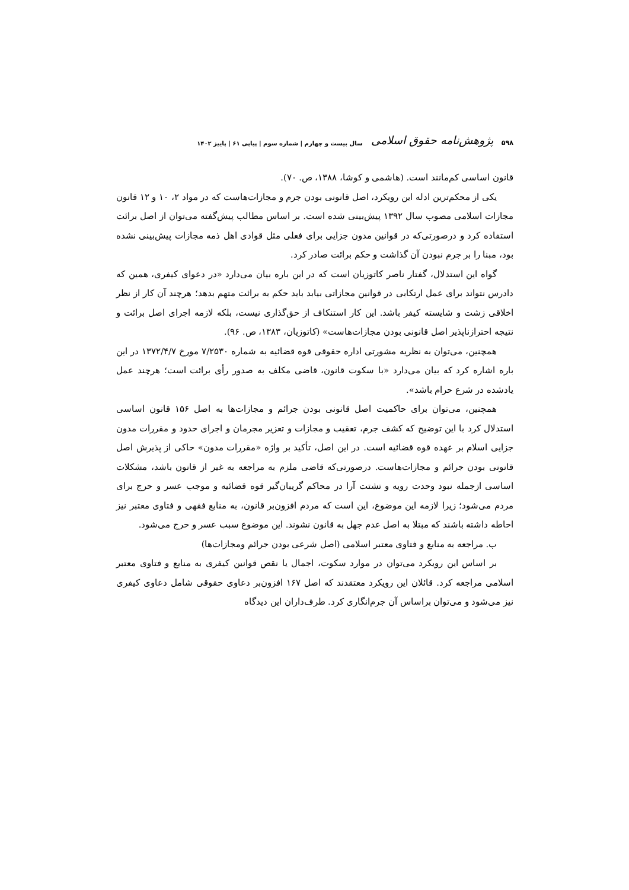۵۹۸ پژوهش‌نامه حقوق اسلامی سال بیست و چهارم | شماره سوم | پیاپی ۶۱ | پاییز ۱۴۰۲
قانون اساسی کم‌مانند است. (هاشمی و کوشا، ۱۳۸۸، ص. ۷۰).
یکی از محکم‌ترین ادله این رویکرد، اصل قانونی بودن جرم و مجازات‌هاست که در مواد ۲، ۱۰ و ۱۲ قانون مجازات اسلامی مصوب سال ۱۳۹۲ پیش‌بینی شده است. بر اساس مطالب پیش‌گفته می‌توان از اصل برائت استفاده کرد و درصورتی‌که در قوانین مدون جزایی برای فعلی مثل قوادی اهل ذمه مجازات پیش‌بینی نشده بود، مبنا را بر جرم نبودن آن گذاشت و حکم برائت صادر کرد.
گواه این استدلال، گفتار ناصر کاتوزیان است که در این باره بیان می‌دارد «در دعوای کیفری، همین که دادرس نتواند برای عمل ارتکابی در قوانین مجازاتی بیابد باید حکم به برائت متهم بدهد؛ هرچند آن کار از نظر اخلاقی زشت و شایسته کیفر باشد. این کار استنکاف از حق‌گذاری نیست، بلکه لازمه اجرای اصل برائت و نتیجه احترازناپذیر اصل قانونی بودن مجازات‌هاست» (کاتوزیان، ۱۳۸۳، ص. ۹۶).
همچنین، می‌توان به نظریه مشورتی اداره حقوقی قوه قضائیه به شماره ۷/۲۵۳۰ مورخ ۱۳۷۲/۴/۷ در این باره اشاره کرد که بیان می‌دارد «با سکوت قانون، قاضی مکلف به صدور رأی برائت است؛ هرچند عمل یادشده در شرع حرام باشد».
همچنین، می‌توان برای حاکمیت اصل قانونی بودن جرائم و مجازات‌ها به اصل ۱۵۶ قانون اساسی استدلال کرد با این توضیح که کشف جرم، تعقیب و مجازات و تعزیر مجرمان و اجرای حدود و مقررات مدون جزایی اسلام بر عهده قوه قضائیه است. در این اصل، تأکید بر واژه «مقررات مدون» حاکی از پذیرش اصل قانونی بودن جرائم و مجازات‌هاست. درصورتی‌که قاضی ملزم به مراجعه به غیر از قانون باشد، مشکلات اساسی ازجمله نبود وحدت رویه و تشتت آرا در محاکم گریبان‌گیر قوه قضائیه و موجب عسر و حرج برای مردم می‌شود؛ زیرا لازمه این موضوع، این است که مردم افزون‌بر قانون، به منابع فقهی و فتاوی معتبر نیز احاطه داشته باشند که مبتلا به اصل عدم جهل به قانون نشوند. این موضوع سبب عسر و حرج می‌شود.
ب. مراجعه به منابع و فتاوی معتبر اسلامی (اصل شرعی بودن جرائم ومجازات‌ها)
بر اساس این رویکرد می‌توان در موارد سکوت، اجمال یا نقص قوانین کیفری به منابع و فتاوی معتبر اسلامی مراجعه کرد. قائلان این رویکرد معتقدند که اصل ۱۶۷ افزون‌بر دعاوی حقوقی شامل دعاوی کیفری نیز می‌شود و می‌توان براساس آن جرم‌انگاری کرد. طرف‌داران این دیدگاه